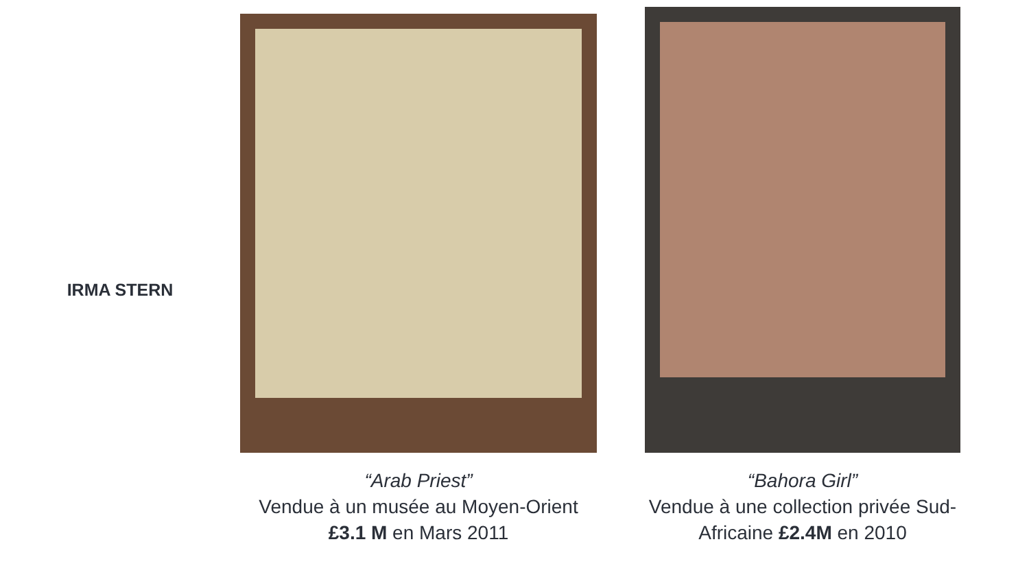IRMA STERN
“Arab Priest”
Vendue à un musée au Moyen-Orient
£3.1 M en Mars 2011
“Bahora Girl”
Vendue à une collection privée Sud-
Africaine £2.4M en 2010